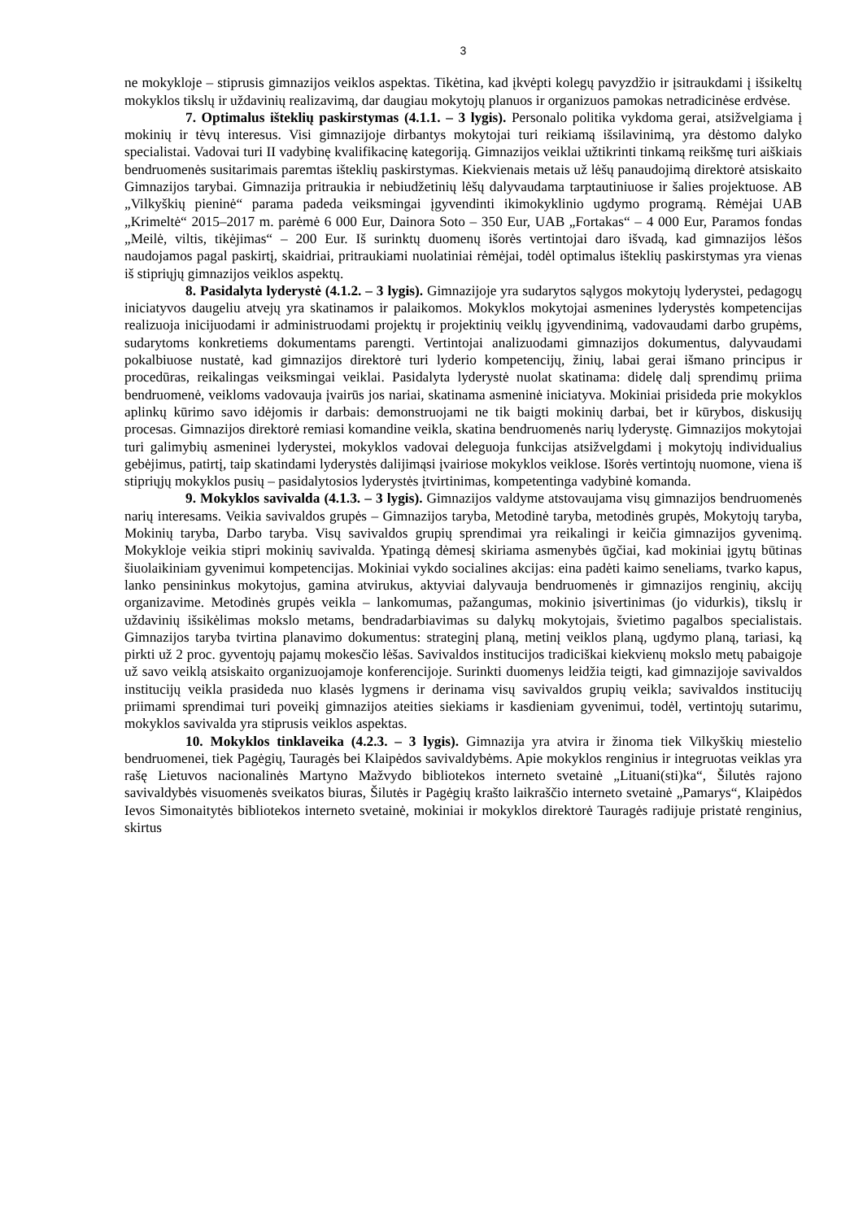3
ne mokykloje – stiprusis gimnazijos veiklos aspektas. Tikėtina, kad įkvėpti kolegų pavyzdžio ir įsitraukdami į išsikeltų mokyklos tikslų ir uždavinių realizavimą, dar daugiau mokytojų planuos ir organizuos pamokas netradicinėse erdvėse.
7. Optimalus išteklių paskirstymas (4.1.1. – 3 lygis). Personalo politika vykdoma gerai, atsižvelgiama į mokinių ir tėvų interesus. Visi gimnazijoje dirbantys mokytojai turi reikiamą išsilavinimą, yra dėstomo dalyko specialistai. Vadovai turi II vadybinę kvalifikacinę kategoriją. Gimnazijos veiklai užtikrinti tinkamą reikšmę turi aiškiais bendruomenės susitarimais paremtas išteklių paskirstymas. Kiekvienais metais už lėšų panaudojimą direktorė atsiskaito Gimnazijos tarybai. Gimnazija pritraukia ir nebiudžetinių lėšų dalyvaudama tarptautiniuose ir šalies projektuose. AB „Vilkyškių pieninė“ parama padeda veiksmingai įgyvendinti ikimokyklinio ugdymo programą. Rėmėjai UAB „Krimeltė“ 2015–2017 m. parėmė 6 000 Eur, Dainora Soto – 350 Eur, UAB „Fortakas“ – 4 000 Eur, Paramos fondas „Meilė, viltis, tikėjimas“ – 200 Eur. Iš surinktų duomenų išorės vertintojai daro išvadą, kad gimnazijos lėšos naudojamos pagal paskirtį, skaidriai, pritraukiami nuolatiniai rėmėjai, todėl optimalus išteklių paskirstymas yra vienas iš stipriųjų gimnazijos veiklos aspektų.
8. Pasidalyta lyderystė (4.1.2. – 3 lygis). Gimnazijoje yra sudarytos sąlygos mokytojų lyderystei, pedagogų iniciatyvos daugeliu atvejų yra skatinamos ir palaikomos. Mokyklos mokytojai asmenines lyderystės kompetencijas realizuoja inicijuodami ir administruodami projektų ir projektinių veiklų įgyvendinimą, vadovaudami darbo grupėms, sudarytoms konkretiems dokumentams parengti. Vertintojai analizuodami gimnazijos dokumentus, dalyvaudami pokalbiuose nustatė, kad gimnazijos direktorė turi lyderio kompetencijų, žinių, labai gerai išmano principus ir procedūras, reikalingas veiksmingai veiklai. Pasidalyta lyderystė nuolat skatinama: didelę dalį sprendimų priima bendruomenė, veikloms vadovauja įvairūs jos nariai, skatinama asmeninė iniciatyva. Mokiniai prisideda prie mokyklos aplinkų kūrimo savo idėjomis ir darbais: demonstruojami ne tik baigti mokinių darbai, bet ir kūrybos, diskusijų procesas. Gimnazijos direktorė remiasi komandine veikla, skatina bendruomenės narių lyderystę. Gimnazijos mokytojai turi galimybių asmeninei lyderystei, mokyklos vadovai deleguoja funkcijas atsižvelgdami į mokytojų individualius gebėjimus, patirtį, taip skatindami lyderystės dalijimąsi įvairiose mokyklos veiklose. Išorės vertintojų nuomone, viena iš stipriųjų mokyklos pusių – pasidalytosios lyderystės įtvirtinimas, kompetentinga vadybinė komanda.
9. Mokyklos savivalda (4.1.3. – 3 lygis). Gimnazijos valdyme atstovaujama visų gimnazijos bendruomenės narių interesams. Veikia savivaldos grupės – Gimnazijos taryba, Metodinė taryba, metodinės grupės, Mokytojų taryba, Mokinių taryba, Darbo taryba. Visų savivaldos grupių sprendimai yra reikalingi ir keičia gimnazijos gyvenimą. Mokykloje veikia stipri mokinių savivalda. Ypatingą dėmesį skiriama asmenybės ūgčiai, kad mokiniai įgytų būtinas šiuolaikiniam gyvenimui kompetencijas. Mokiniai vykdo socialines akcijas: eina padėti kaimo seneliams, tvarko kapus, lanko pensininkus mokytojus, gamina atvirukus, aktyviai dalyvauja bendruomenės ir gimnazijos renginių, akcijų organizavime. Metodinės grupės veikla – lankomumas, pažangumas, mokinio įsivertinimas (jo vidurkis), tikslų ir uždavinių išsikėlimas mokslo metams, bendradarbiavimas su dalykų mokytojais, švietimo pagalbos specialistais. Gimnazijos taryba tvirtina planavimo dokumentus: strateginį planą, metinį veiklos planą, ugdymo planą, tariasi, ką pirkti už 2 proc. gyventojų pajamų mokesčio lėšas. Savivaldos institucijos tradiciškai kiekvienų mokslo metų pabaigoje už savo veiklą atsiskaito organizuojamoje konferencijoje. Surinkti duomenys leidžia teigti, kad gimnazijoje savivaldos institucijų veikla prasideda nuo klasės lygmens ir derinama visų savivaldos grupių veikla; savivaldos institucijų priimami sprendimai turi poveikį gimnazijos ateities siekiams ir kasdieniam gyvenimui, todėl, vertintojų sutarimu, mokyklos savivalda yra stiprusis veiklos aspektas.
10. Mokyklos tinklaveika (4.2.3. – 3 lygis). Gimnazija yra atvira ir žinoma tiek Vilkyškių miestelio bendruomenei, tiek Pagėgių, Tauragės bei Klaipėdos savivaldybėms. Apie mokyklos renginius ir integruotas veiklas yra rašę Lietuvos nacionalinės Martyno Mažvydo bibliotekos interneto svetainė „Lituani(sti)ka“, Šilutės rajono savivaldybės visuomenės sveikatos biuras, Šilutės ir Pagėgių krašto laikraščio interneto svetainė „Pamarys“, Klaipėdos Ievos Simonaitytės bibliotekos interneto svetainė, mokiniai ir mokyklos direktorė Tauragės radijuje pristatė renginius, skirtus